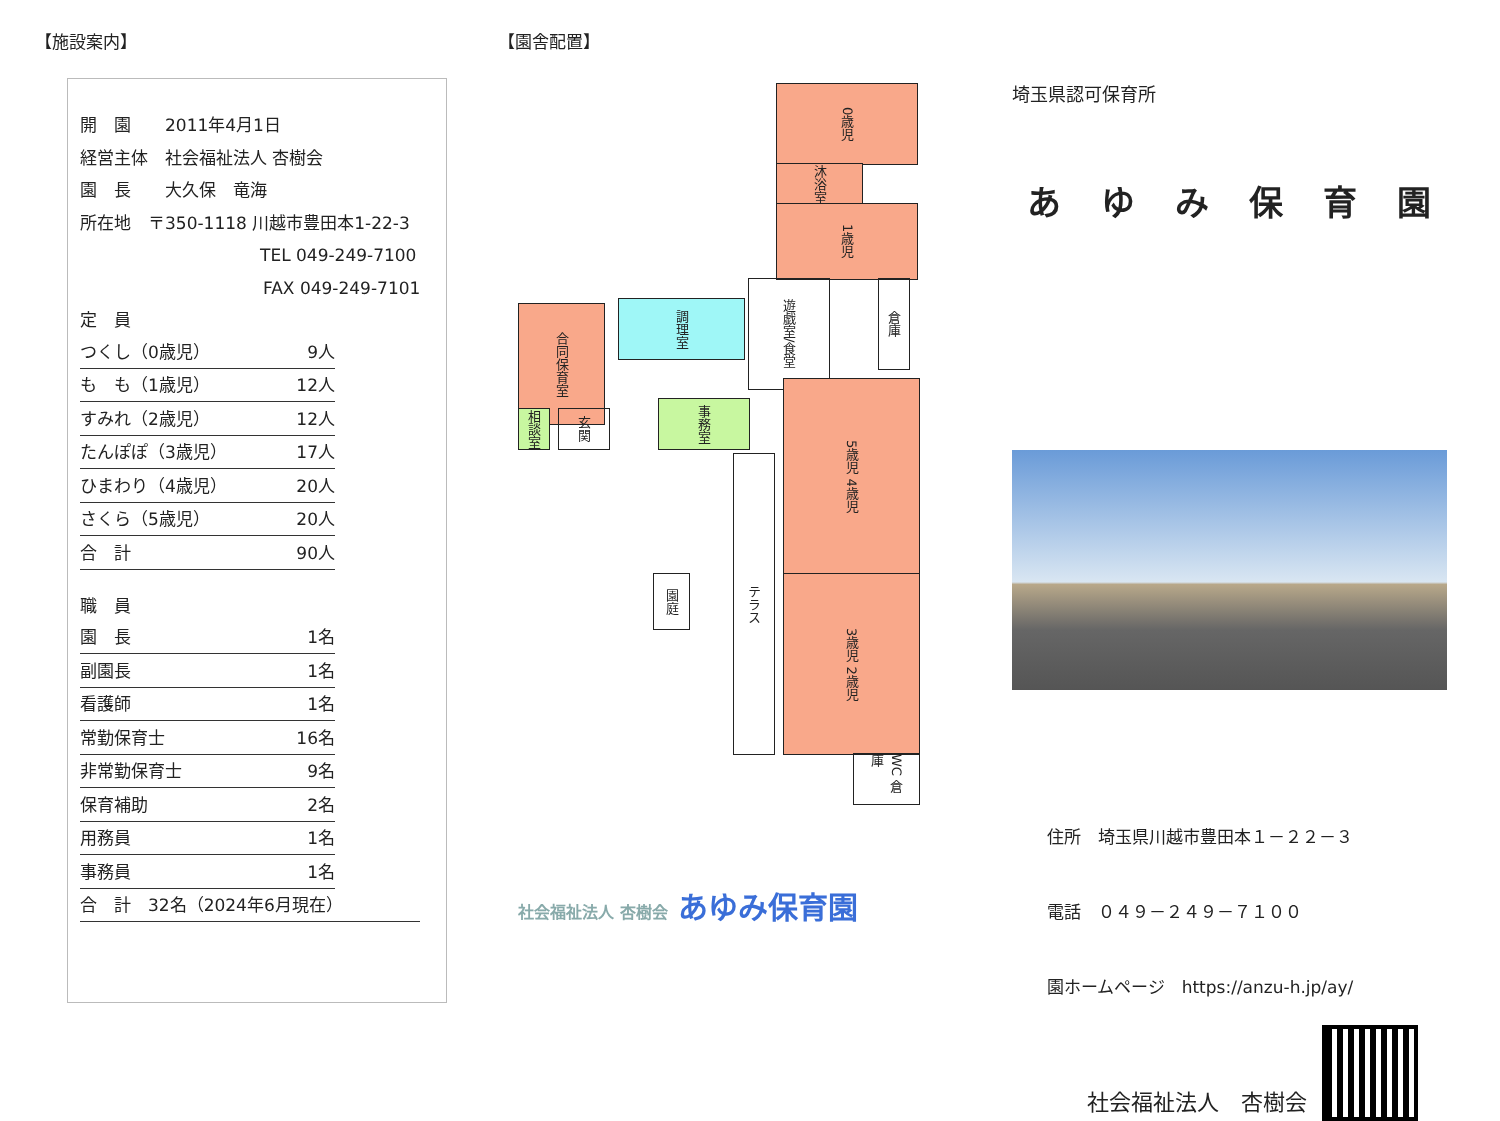【施設案内】
開　園　　2011年4月1日
経営主体　社会福祉法人 杏樹会
園　長　　大久保　竜海
所在地　〒350-1118 川越市豊田本1-22-3
TEL 049-249-7100
FAX 049-249-7101
定　員
つくし（0歳児） 9人
も　も（1歳児） 12人
すみれ（2歳児） 12人
たんぽぽ（3歳児） 17人
ひまわり（4歳児） 20人
さくら（5歳児） 20人
合　計 90人
職　員
園　長 1名
副園長 1名
看護師 1名
常勤保育士 16名
非常勤保育士 9名
保育補助 2名
用務員 1名
事務員 1名
合　計　32名（2024年6月現在）
【園舎配置】
0歳児
沐浴室
1歳児
遊戯室/食堂
倉庫
調理室
合同保育室
相談室
玄関
事務室
5歳児 4歳児
テラス
園庭
3歳児 2歳児
WC 倉庫
社会福祉法人 杏樹会 あゆみ保育園
埼玉県認可保育所
あゆみ保育園
住所　埼玉県川越市豊田本１－２２－３
電話　０４９－２４９－７１００
園ホームページ　https://anzu-h.jp/ay/
社会福祉法人　杏樹会